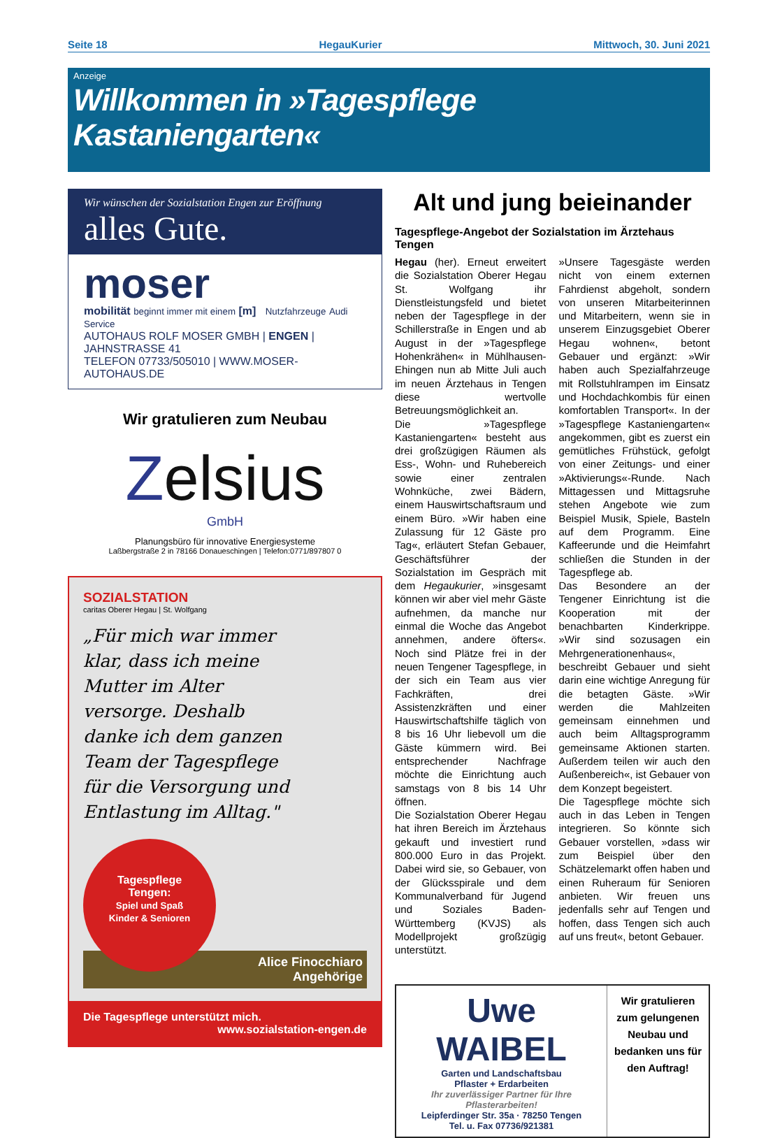Seite 18 HegauKurier Mittwoch, 30. Juni 2021
Anzeige
Willkommen in »Tagespflege Kastaniengarten«
Wir wünschen der Sozialstation Engen zur Eröffnung
alles Gute.
moser
mobilität beginnt immer mit einem [m] Nutzfahrzeuge Audi Service
AUTOHAUS ROLF MOSER GMBH | ENGEN | JAHNSTRASSE 41
TELEFON 07733/505010 | WWW.MOSER-AUTOHAUS.DE
Wir gratulieren zum Neubau
Zelsius
GmbH
Planungsbüro für innovative Energiesysteme
Laßbergstraße 2 in 78166 Donaueschingen | Telefon:0771/897807 0
SOZIALSTATION
caritas Oberer Hegau | St. Wolfgang
„Für mich war immer klar, dass ich meine Mutter im Alter versorge. Deshalb danke ich dem ganzen Team der Tagespflege für die Versorgung und Entlastung im Alltag."
Tagespflege
Tengen:
Spiel und Spaß
Kinder & Senioren
Alice Finocchiaro
Angehörige
Die Tagespflege unterstützt mich.
www.sozialstation-engen.de
Alt und jung beieinander
Tagespflege-Angebot der Sozialstation im Ärztehaus Tengen
Hegau (her). Erneut erweitert die Sozialstation Oberer Hegau St. Wolfgang ihr Dienstleistungsfeld und bietet neben der Tagespflege in der Schillerstraße in Engen und ab August in der »Tagespflege Hohenkrähen« in Mühlhausen-Ehingen nun ab Mitte Juli auch im neuen Ärztehaus in Tengen diese wertvolle Betreuungsmöglichkeit an.
Die »Tagespflege Kastaniengarten« besteht aus drei großzügigen Räumen als Ess-, Wohn- und Ruhebereich sowie einer zentralen Wohnküche, zwei Bädern, einem Hauswirtschaftsraum und einem Büro. »Wir haben eine Zulassung für 12 Gäste pro Tag«, erläutert Stefan Gebauer, Geschäftsführer der Sozialstation im Gespräch mit dem Hegaukurier, »insgesamt können wir aber viel mehr Gäste aufnehmen, da manche nur einmal die Woche das Angebot annehmen, andere öfters«. Noch sind Plätze frei in der neuen Tengener Tagespflege, in der sich ein Team aus vier Fachkräften, drei Assistenzkräften und einer Hauswirtschaftshilfe täglich von 8 bis 16 Uhr liebevoll um die Gäste kümmern wird. Bei entsprechender Nachfrage möchte die Einrichtung auch samstags von 8 bis 14 Uhr öffnen.
Die Sozialstation Oberer Hegau hat ihren Bereich im Ärztehaus gekauft und investiert rund 800.000 Euro in das Projekt. Dabei wird sie, so Gebauer, von der Glücksspirale und dem Kommunalverband für Jugend und Soziales Baden-Württemberg (KVJS) als Modellprojekt großzügig unterstützt.
»Unsere Tagesgäste werden nicht von einem externen Fahrdienst abgeholt, sondern von unseren Mitarbeiterinnen und Mitarbeitern, wenn sie in unserem Einzugsgebiet Oberer Hegau wohnen«, betont Gebauer und ergänzt: »Wir haben auch Spezialfahrzeuge mit Rollstuhlrampen im Einsatz und Hochdachkombis für einen komfortablen Transport«. In der »Tagespflege Kastaniengarten« angekommen, gibt es zuerst ein gemütliches Frühstück, gefolgt von einer Zeitungs- und einer »Aktivierungs«-Runde. Nach Mittagessen und Mittagsruhe stehen Angebote wie zum Beispiel Musik, Spiele, Basteln auf dem Programm. Eine Kaffeerunde und die Heimfahrt schließen die Stunden in der Tagespflege ab.
Das Besondere an der Tengener Einrichtung ist die Kooperation mit der benachbarten Kinderkrippe. »Wir sind sozusagen ein Mehrgenerationenhaus«, beschreibt Gebauer und sieht darin eine wichtige Anregung für die betagten Gäste. »Wir werden die Mahlzeiten gemeinsam einnehmen und auch beim Alltagsprogramm gemeinsame Aktionen starten. Außerdem teilen wir auch den Außenbereich«, ist Gebauer von dem Konzept begeistert.
Die Tagespflege möchte sich auch in das Leben in Tengen integrieren. So könnte sich Gebauer vorstellen, »dass wir zum Beispiel über den Schätzelemarkt offen haben und einen Ruheraum für Senioren anbieten. Wir freuen uns jedenfalls sehr auf Tengen und hoffen, dass Tengen sich auch auf uns freut«, betont Gebauer.
Uwe WAIBEL
Garten und Landschaftsbau
Pflaster + Erdarbeiten
Ihr zuverlässiger Partner für Ihre Pflasterarbeiten!
Leipferdinger Str. 35a · 78250 Tengen
Tel. u. Fax 07736/921381
Wir gratulieren zum gelungenen Neubau und bedanken uns für den Auftrag!